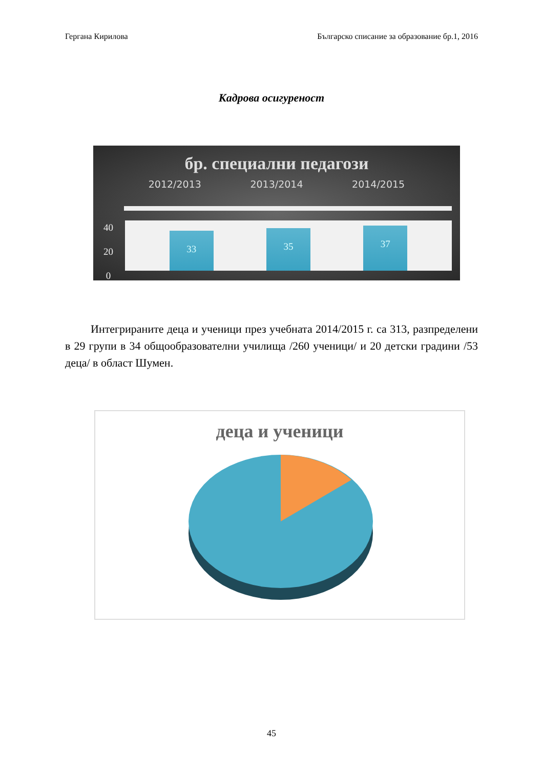Гергана Кирилова Българско списание за образование бр.1, 2016
Кадрова осигуреност
бр. специални педагози
2012/2013 2013/2014 2014/2015
40
20
0
33
35
37
Интегрираните деца и ученици през учебната 2014/2015 г. са 313, разпределени в 29 групи в 34 общообразователни училища /260 ученици/ и 20 детски градини /53 деца/ в област Шумен.
деца и ученици
45